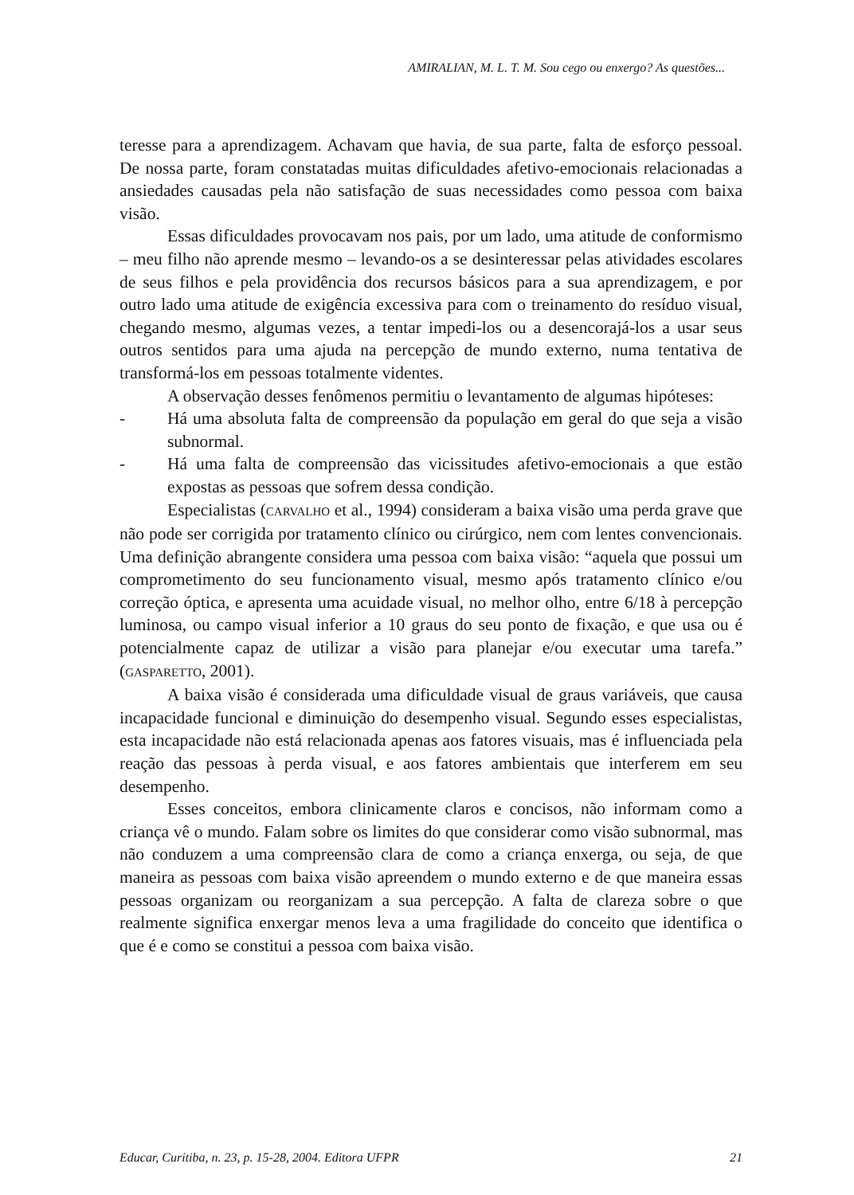AMIRALIAN, M. L. T. M. Sou cego ou enxergo? As questões...
teresse para a aprendizagem. Achavam que havia, de sua parte, falta de esforço pessoal. De nossa parte, foram constatadas muitas dificuldades afetivo-emocionais relacionadas a ansiedades causadas pela não satisfação de suas necessidades como pessoa com baixa visão.
Essas dificuldades provocavam nos pais, por um lado, uma atitude de conformismo – meu filho não aprende mesmo – levando-os a se desinteressar pelas atividades escolares de seus filhos e pela providência dos recursos básicos para a sua aprendizagem, e por outro lado uma atitude de exigência excessiva para com o treinamento do resíduo visual, chegando mesmo, algumas vezes, a tentar impedi-los ou a desencorajá-los a usar seus outros sentidos para uma ajuda na percepção de mundo externo, numa tentativa de transformá-los em pessoas totalmente videntes.
A observação desses fenômenos permitiu o levantamento de algumas hipóteses:
- Há uma absoluta falta de compreensão da população em geral do que seja a visão subnormal.
- Há uma falta de compreensão das vicissitudes afetivo-emocionais a que estão expostas as pessoas que sofrem dessa condição.
Especialistas (CARVALHO et al., 1994) consideram a baixa visão uma perda grave que não pode ser corrigida por tratamento clínico ou cirúrgico, nem com lentes convencionais. Uma definição abrangente considera uma pessoa com baixa visão: “aquela que possui um comprometimento do seu funcionamento visual, mesmo após tratamento clínico e/ou correção óptica, e apresenta uma acuidade visual, no melhor olho, entre 6/18 à percepção luminosa, ou campo visual inferior a 10 graus do seu ponto de fixação, e que usa ou é potencialmente capaz de utilizar a visão para planejar e/ou executar uma tarefa.” (GASPARETTO, 2001).
A baixa visão é considerada uma dificuldade visual de graus variáveis, que causa incapacidade funcional e diminuição do desempenho visual. Segundo esses especialistas, esta incapacidade não está relacionada apenas aos fatores visuais, mas é influenciada pela reação das pessoas à perda visual, e aos fatores ambientais que interferem em seu desempenho.
Esses conceitos, embora clinicamente claros e concisos, não informam como a criança vê o mundo. Falam sobre os limites do que considerar como visão subnormal, mas não conduzem a uma compreensão clara de como a criança enxerga, ou seja, de que maneira as pessoas com baixa visão apreendem o mundo externo e de que maneira essas pessoas organizam ou reorganizam a sua percepção. A falta de clareza sobre o que realmente significa enxergar menos leva a uma fragilidade do conceito que identifica o que é e como se constitui a pessoa com baixa visão.
Educar, Curitiba, n. 23, p. 15-28, 2004. Editora UFPR 21